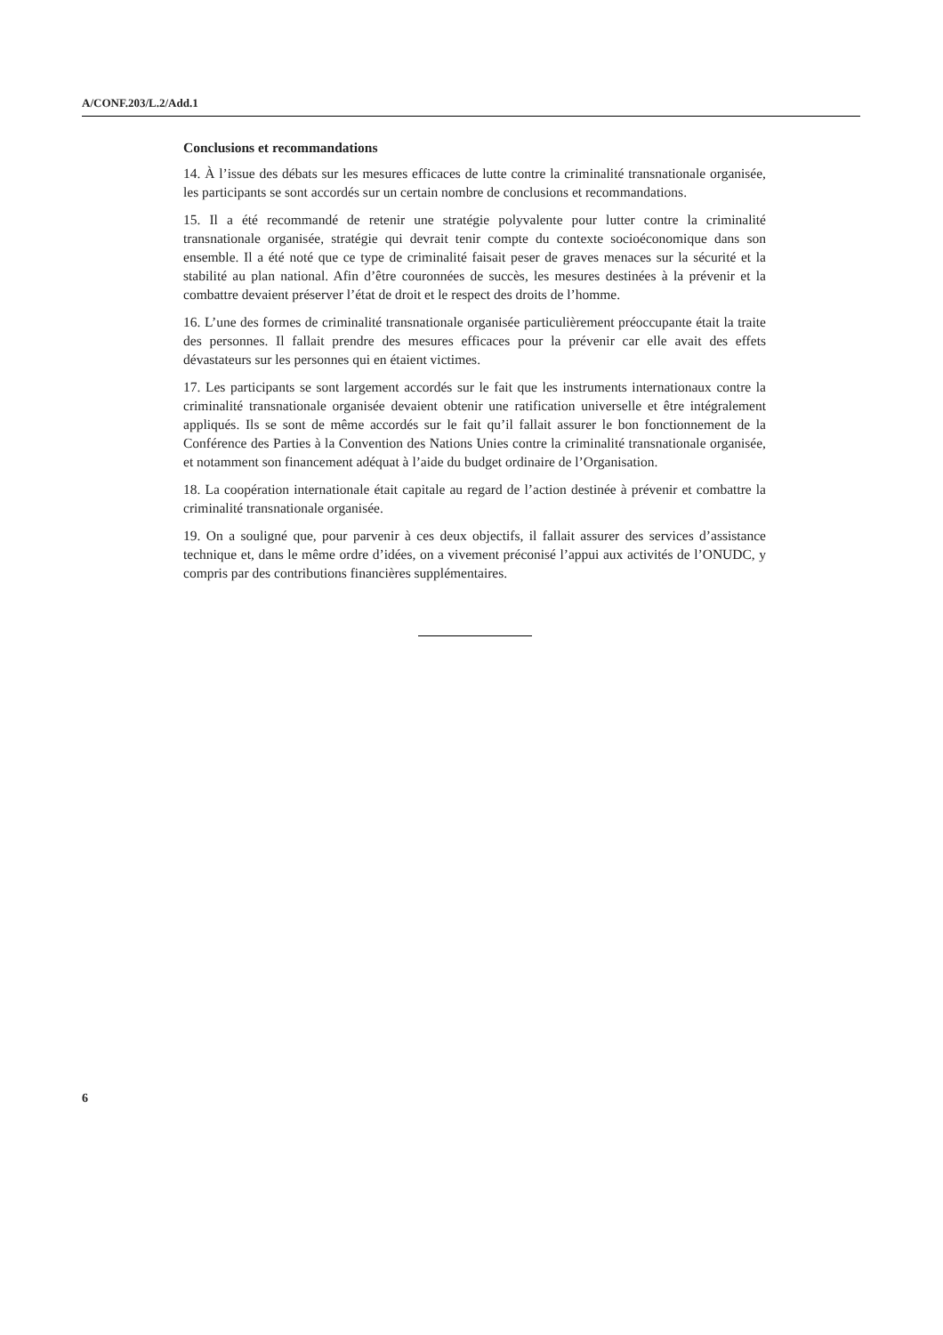A/CONF.203/L.2/Add.1
Conclusions et recommandations
14. À l’issue des débats sur les mesures efficaces de lutte contre la criminalité transnationale organisée, les participants se sont accordés sur un certain nombre de conclusions et recommandations.
15. Il a été recommandé de retenir une stratégie polyvalente pour lutter contre la criminalité transnationale organisée, stratégie qui devrait tenir compte du contexte socioéconomique dans son ensemble. Il a été noté que ce type de criminalité faisait peser de graves menaces sur la sécurité et la stabilité au plan national. Afin d’être couronnées de succès, les mesures destinées à la prévenir et la combattre devaient préserver l’état de droit et le respect des droits de l’homme.
16. L’une des formes de criminalité transnationale organisée particulièrement préoccupante était la traite des personnes. Il fallait prendre des mesures efficaces pour la prévenir car elle avait des effets dévastateurs sur les personnes qui en étaient victimes.
17. Les participants se sont largement accordés sur le fait que les instruments internationaux contre la criminalité transnationale organisée devaient obtenir une ratification universelle et être intégralement appliqués. Ils se sont de même accordés sur le fait qu’il fallait assurer le bon fonctionnement de la Conférence des Parties à la Convention des Nations Unies contre la criminalité transnationale organisée, et notamment son financement adéquat à l’aide du budget ordinaire de l’Organisation.
18. La coopération internationale était capitale au regard de l’action destinée à prévenir et combattre la criminalité transnationale organisée.
19. On a souligné que, pour parvenir à ces deux objectifs, il fallait assurer des services d’assistance technique et, dans le même ordre d’idées, on a vivement préconisé l’appui aux activités de l’ONUDC, y compris par des contributions financières supplémentaires.
6